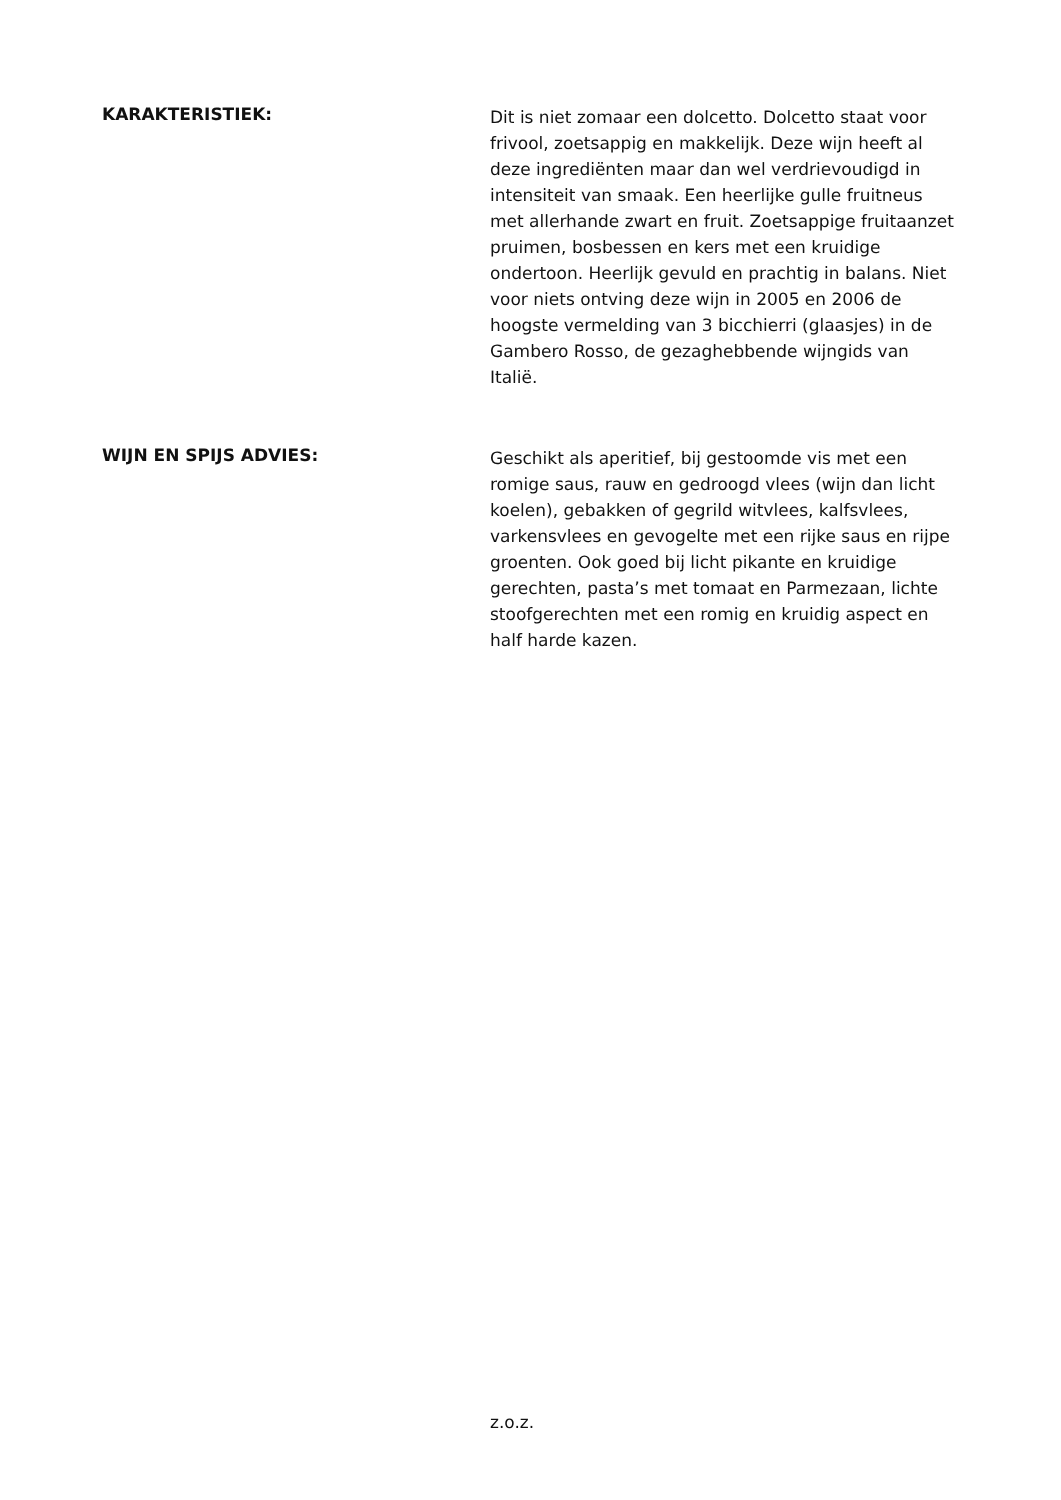KARAKTERISTIEK:
Dit is niet zomaar een dolcetto. Dolcetto staat voor frivool, zoetsappig en makkelijk. Deze wijn heeft al deze ingrediënten maar dan wel verdrievoudigd in intensiteit van smaak. Een heerlijke gulle fruitneus met allerhande zwart en fruit. Zoetsappige fruitaanzet pruimen, bosbessen en kers met een kruidige ondertoon. Heerlijk gevuld en prachtig in balans. Niet voor niets ontving deze wijn in 2005 en 2006 de hoogste vermelding van 3 bicchierri (glaasjes) in de
Gambero Rosso, de gezaghebbende wijngids van Italië.
WIJN EN SPIJS ADVIES:
Geschikt als aperitief, bij gestoomde vis met een romige saus, rauw en gedroogd vlees (wijn dan licht koelen), gebakken of gegrild witvlees, kalfsvlees, varkensvlees en gevogelte met een rijke saus en rijpe groenten. Ook goed bij licht pikante en kruidige gerechten, pasta’s met tomaat en Parmezaan, lichte stoofgerechten met een romig en kruidig aspect en half harde kazen.
z.o.z.